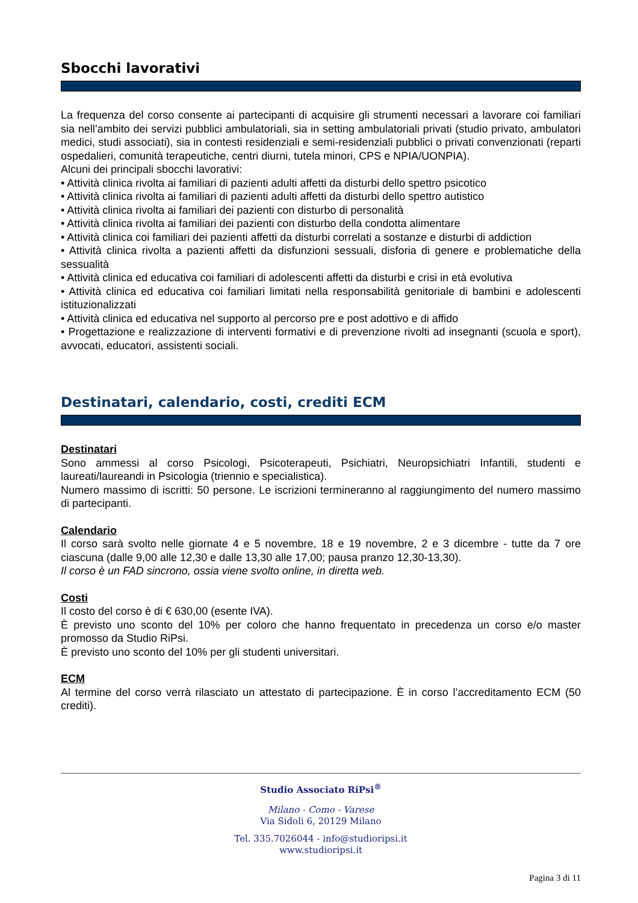Sbocchi lavorativi
La frequenza del corso consente ai partecipanti di acquisire gli strumenti necessari a lavorare coi familiari sia nell’ambito dei servizi pubblici ambulatoriali, sia in setting ambulatoriali privati (studio privato, ambulatori medici, studi associati), sia in contesti residenziali e semi-residenziali pubblici o privati convenzionati (reparti ospedalieri, comunità terapeutiche, centri diurni, tutela minori, CPS e NPIA/UONPIA).
Alcuni dei principali sbocchi lavorativi:
• Attività clinica rivolta ai familiari di pazienti adulti affetti da disturbi dello spettro psicotico
• Attività clinica rivolta ai familiari di pazienti adulti affetti da disturbi dello spettro autistico
• Attività clinica rivolta ai familiari dei pazienti con disturbo di personalità
• Attività clinica rivolta ai familiari dei pazienti con disturbo della condotta alimentare
• Attività clinica coi familiari dei pazienti affetti da disturbi correlati a sostanze e disturbi di addiction
• Attività clinica rivolta a pazienti affetti da disfunzioni sessuali, disforia di genere e problematiche della sessualità
• Attività clinica ed educativa coi familiari di adolescenti affetti da disturbi e crisi in età evolutiva
• Attività clinica ed educativa coi familiari limitati nella responsabilità genitoriale di bambini e adolescenti istituzionalizzati
• Attività clinica ed educativa nel supporto al percorso pre e post adottivo e di affido
• Progettazione e realizzazione di interventi formativi e di prevenzione rivolti ad insegnanti (scuola e sport), avvocati, educatori, assistenti sociali.
Destinatari, calendario, costi, crediti ECM
Destinatari
Sono ammessi al corso Psicologi, Psicoterapeuti, Psichiatri, Neuropsichiatri Infantili, studenti e laureati/laureandi in Psicologia (triennio e specialistica).
Numero massimo di iscritti: 50 persone. Le iscrizioni termineranno al raggiungimento del numero massimo di partecipanti.
Calendario
Il corso sarà svolto nelle giornate 4 e 5 novembre, 18 e 19 novembre, 2 e 3 dicembre - tutte da 7 ore ciascuna (dalle 9,00 alle 12,30 e dalle 13,30 alle 17,00; pausa pranzo 12,30-13,30).
Il corso è un FAD sincrono, ossia viene svolto online, in diretta web.
Costi
Il costo del corso è di € 630,00 (esente IVA).
È previsto uno sconto del 10% per coloro che hanno frequentato in precedenza un corso e/o master promosso da Studio RiPsi.
È previsto uno sconto del 10% per gli studenti universitari.
ECM
Al termine del corso verrà rilasciato un attestato di partecipazione. È in corso l’accreditamento ECM (50 crediti).
Studio Associato RiPsi<sup>®</sup>
Milano - Como - Varese
Via Sidoli 6, 20129 Milano
Tel. 335.7026044 - info@studioripsi.it
www.studioripsi.it
Pagina 3 di 11